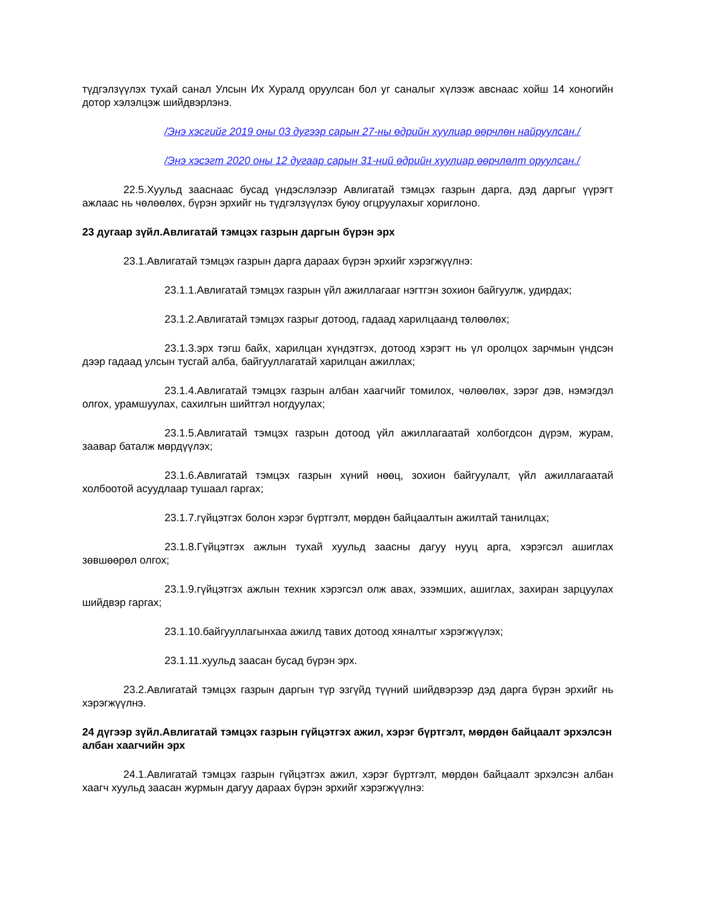түдгэлзүүлэх тухай санал Улсын Их Хуралд оруулсан бол уг саналыг хүлээж авснаас хойш 14 хоногийн дотор хэлэлцэж шийдвэрлэнэ.
/Энэ хэсгийг 2019 оны 03 дугээр сарын 27-ны өдрийн хуулиар өөрчлөн найруулсан./
/Энэ хэсэгт 2020 оны 12 дугаар сарын 31-ний өдрийн хуулиар өөрчлөлт оруулсан./
22.5.Хуульд зааснаас бусад үндэслэлээр Авлигатай тэмцэх газрын дарга, дэд даргыг үүрэгт ажлаас нь чөлөөлөх, бүрэн эрхийг нь түдгэлзүүлэх буюу огцруулахыг хориглоно.
23 дугаар зүйл.Авлигатай тэмцэх газрын даргын бүрэн эрх
23.1.Авлигатай тэмцэх газрын дарга дараах бүрэн эрхийг хэрэгжүүлнэ:
23.1.1.Авлигатай тэмцэх газрын үйл ажиллагааг нэгтгэн зохион байгуулж, удирдах;
23.1.2.Авлигатай тэмцэх газрыг дотоод, гадаад харилцаанд төлөөлөх;
23.1.3.эрх тэгш байх, харилцан хүндэтгэх, дотоод хэрэгт нь үл оролцох зарчмын үндсэн дээр гадаад улсын тусгай алба, байгууллагатай харилцан ажиллах;
23.1.4.Авлигатай тэмцэх газрын албан хаагчийг томилох, чөлөөлөх, зэрэг дэв, нэмэгдэл олгох, урамшуулах, сахилгын шийтгэл ногдуулах;
23.1.5.Авлигатай тэмцэх газрын дотоод үйл ажиллагаатай холбогдсон дүрэм, журам, заавар баталж мөрдүүлэх;
23.1.6.Авлигатай тэмцэх газрын хүний нөөц, зохион байгуулалт, үйл ажиллагаатай холбоотой асуудлаар тушаал гаргах;
23.1.7.гүйцэтгэх болон хэрэг бүртгэлт, мөрдөн байцаалтын ажилтай танилцах;
23.1.8.Гүйцэтгэх ажлын тухай хуульд заасны дагуу нууц арга, хэрэгсэл ашиглах зөвшөөрөл олгох;
23.1.9.гүйцэтгэх ажлын техник хэрэгсэл олж авах, эзэмших, ашиглах, захиран зарцуулах шийдвэр гаргах;
23.1.10.байгууллагынхаа ажилд тавих дотоод хяналтыг хэрэгжүүлэх;
23.1.11.хуульд заасан бусад бүрэн эрх.
23.2.Авлигатай тэмцэх газрын даргын түр эзгүйд түүний шийдвэрээр дэд дарга бүрэн эрхийг нь хэрэгжүүлнэ.
24 дүгээр зүйл.Авлигатай тэмцэх газрын гүйцэтгэх ажил, хэрэг бүртгэлт, мөрдөн байцаалт эрхэлсэн албан хаагчийн эрх
24.1.Авлигатай тэмцэх газрын гүйцэтгэх ажил, хэрэг бүртгэлт, мөрдөн байцаалт эрхэлсэн албан хаагч хуульд заасан журмын дагуу дараах бүрэн эрхийг хэрэгжүүлнэ: